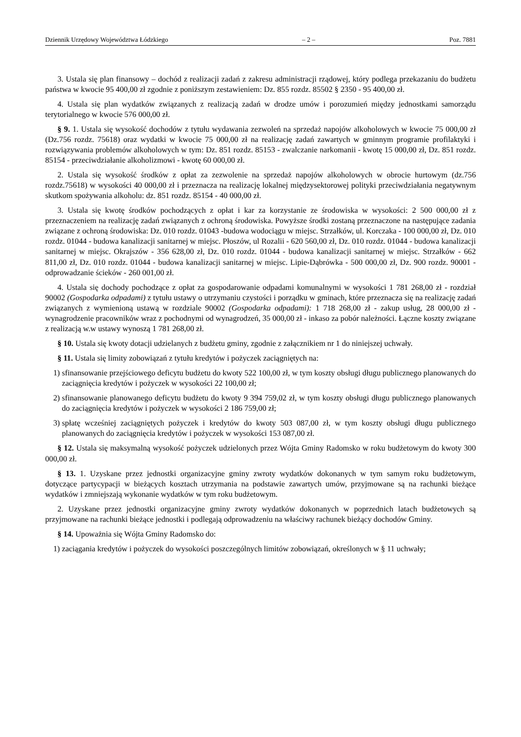Dziennik Urzędowy Województwa Łódzkiego – 2 – Poz. 7881
3. Ustala się plan finansowy – dochód z realizacji zadań z zakresu administracji rządowej, który podlega przekazaniu do budżetu państwa w kwocie 95 400,00 zł zgodnie z poniższym zestawieniem: Dz. 855 rozdz. 85502 § 2350 - 95 400,00 zł.
4. Ustala się plan wydatków związanych z realizacją zadań w drodze umów i porozumień między jednostkami samorządu terytorialnego w kwocie 576 000,00 zł.
§ 9. 1. Ustala się wysokość dochodów z tytułu wydawania zezwoleń na sprzedaż napojów alkoholowych w kwocie 75 000,00 zł (Dz.756 rozdz. 75618) oraz wydatki w kwocie 75 000,00 zł na realizację zadań zawartych w gminnym programie profilaktyki i rozwiązywania problemów alkoholowych w tym: Dz. 851 rozdz. 85153 - zwalczanie narkomanii - kwotę 15 000,00 zł, Dz. 851 rozdz. 85154 - przeciwdziałanie alkoholizmowi - kwotę 60 000,00 zł.
2. Ustala się wysokość środków z opłat za zezwolenie na sprzedaż napojów alkoholowych w obrocie hurtowym (dz.756 rozdz.75618) w wysokości 40 000,00 zł i przeznacza na realizację lokalnej międzysektorowej polityki przeciwdziałania negatywnym skutkom spożywania alkoholu: dz. 851 rozdz. 85154 - 40 000,00 zł.
3. Ustala się kwotę środków pochodzących z opłat i kar za korzystanie ze środowiska w wysokości: 2 500 000,00 zł z przeznaczeniem na realizację zadań związanych z ochroną środowiska. Powyższe środki zostaną przeznaczone na następujące zadania związane z ochroną środowiska: Dz. 010 rozdz. 01043 -budowa wodociągu w miejsc. Strzałków, ul. Korczaka - 100 000,00 zł, Dz. 010 rozdz. 01044 - budowa kanalizacji sanitarnej w miejsc. Płoszów, ul Rozalii - 620 560,00 zł, Dz. 010 rozdz. 01044 - budowa kanalizacji sanitarnej w miejsc. Okrajszów - 356 628,00 zł, Dz. 010 rozdz. 01044 - budowa kanalizacji sanitarnej w miejsc. Strzałków - 662 811,00 zł, Dz. 010 rozdz. 01044 - budowa kanalizacji sanitarnej w miejsc. Lipie-Dąbrówka - 500 000,00 zł, Dz. 900 rozdz. 90001 - odprowadzanie ścieków - 260 001,00 zł.
4. Ustala się dochody pochodzące z opłat za gospodarowanie odpadami komunalnymi w wysokości 1 781 268,00 zł - rozdział 90002 (Gospodarka odpadami) z tytułu ustawy o utrzymaniu czystości i porządku w gminach, które przeznacza się na realizację zadań związanych z wymienioną ustawą w rozdziale 90002 (Gospodarka odpadami): 1 718 268,00 zł - zakup usług, 28 000,00 zł - wynagrodzenie pracowników wraz z pochodnymi od wynagrodzeń, 35 000,00 zł - inkaso za pobór należności. Łączne koszty związane z realizacją w.w ustawy wynoszą 1 781 268,00 zł.
§ 10. Ustala się kwoty dotacji udzielanych z budżetu gminy, zgodnie z załącznikiem nr 1 do niniejszej uchwały.
§ 11. Ustala się limity zobowiązań z tytułu kredytów i pożyczek zaciągniętych na:
1) sfinansowanie przejściowego deficytu budżetu do kwoty 522 100,00 zł, w tym koszty obsługi długu publicznego planowanych do zaciągnięcia kredytów i pożyczek w wysokości 22 100,00 zł;
2) sfinansowanie planowanego deficytu budżetu do kwoty 9 394 759,02 zł, w tym koszty obsługi długu publicznego planowanych do zaciągnięcia kredytów i pożyczek w wysokości 2 186 759,00 zł;
3) spłatę wcześniej zaciągniętych pożyczek i kredytów do kwoty 503 087,00 zł, w tym koszty obsługi długu publicznego planowanych do zaciągnięcia kredytów i pożyczek w wysokości 153 087,00 zł.
§ 12. Ustala się maksymalną wysokość pożyczek udzielonych przez Wójta Gminy Radomsko w roku budżetowym do kwoty 300 000,00 zł.
§ 13. 1. Uzyskane przez jednostki organizacyjne gminy zwroty wydatków dokonanych w tym samym roku budżetowym, dotyczące partycypacji w bieżących kosztach utrzymania na podstawie zawartych umów, przyjmowane są na rachunki bieżące wydatków i zmniejszają wykonanie wydatków w tym roku budżetowym.
2. Uzyskane przez jednostki organizacyjne gminy zwroty wydatków dokonanych w poprzednich latach budżetowych są przyjmowane na rachunki bieżące jednostki i podlegają odprowadzeniu na właściwy rachunek bieżący dochodów Gminy.
§ 14. Upoważnia się Wójta Gminy Radomsko do:
1) zaciągania kredytów i pożyczek do wysokości poszczególnych limitów zobowiązań, określonych w § 11 uchwały;